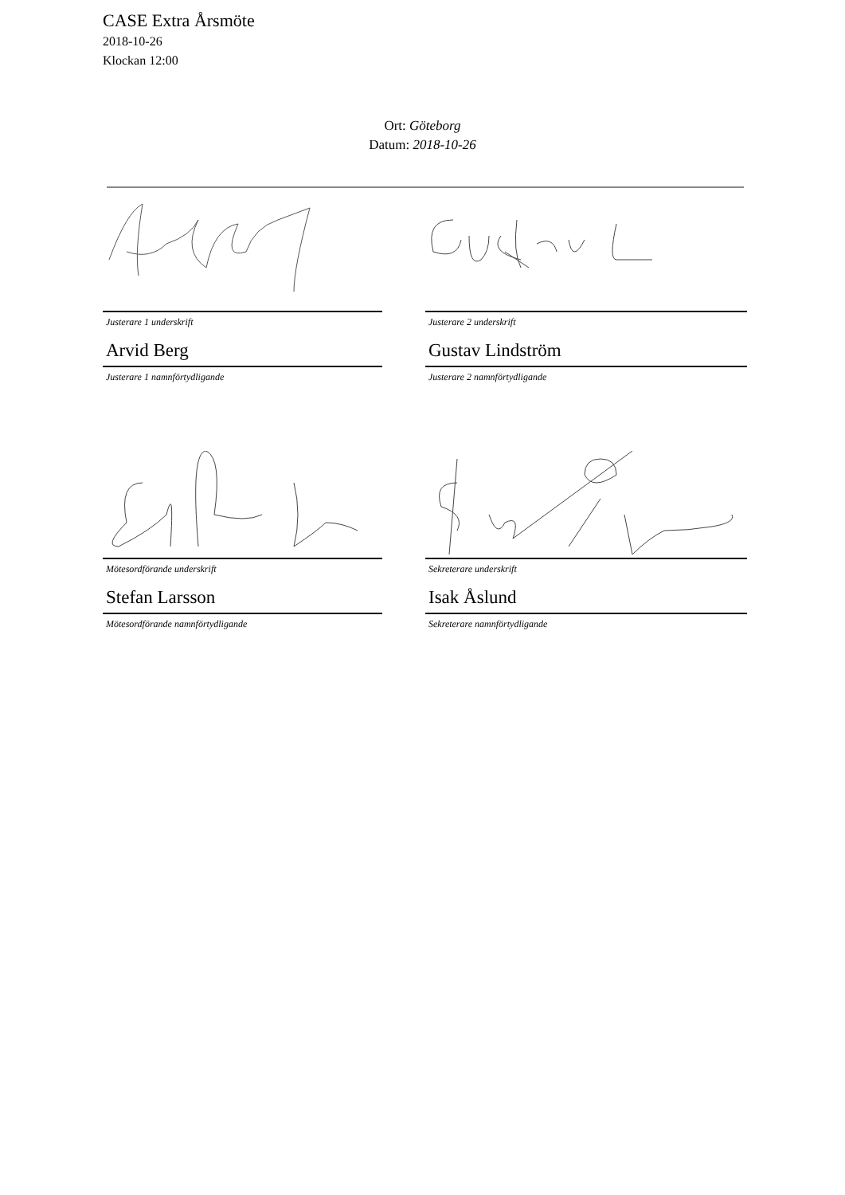CASE Extra Årsmöte
2018-10-26
Klockan 12:00
Ort: Göteborg
Datum: 2018-10-26
Justerare 1 underskrift
Arvid Berg
Justerare 1 namnförtydligande
Justerare 2 underskrift
Gustav Lindström
Justerare 2 namnförtydligande
Mötesordförande underskrift
Stefan Larsson
Mötesordförande namnförtydligande
Sekreterare underskrift
Isak Åslund
Sekreterare namnförtydligande